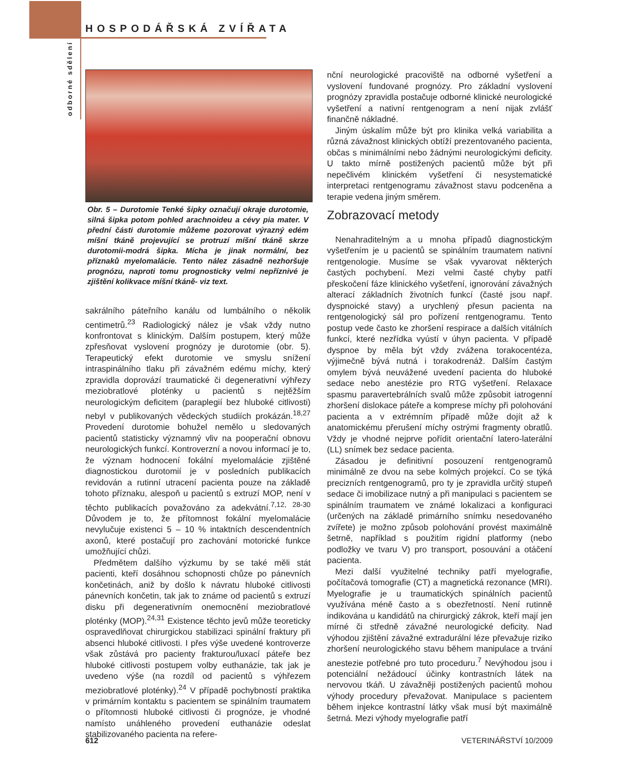HOSPODÁŘSKÁ ZVÍŘATA
odborné sdělení
Obr. 5 – Durotomie Tenké šipky označují okraje durotomie, silná šipka potom pohled arachnoideu a cévy pia mater. V přední části durotomie můžeme pozorovat výrazný edém míšní tkáně projevující se protruzí míšní tkáně skrze durotomii-modrá šipka. Mícha je jinak normální, bez příznaků myelomalácie. Tento nález zásadně nezhoršuje prognózu, naproti tomu prognosticky velmi nepříznivé je zjištění kolikvace míšní tkáně- viz text.
sakrálního páteřního kanálu od lumbálního o několik centimetrů.<sup>23</sup> Radiologický nález je však vždy nutno konfrontovat s klinickým. Dalším postupem, který může zpřesňovat vyslovení prognózy je durotomie (obr. 5). Terapeutický efekt durotomie ve smyslu snížení intraspinálního tlaku při závažném edému míchy, který zpravidla doprovází traumatické či degenerativní výhřezy meziobratlové ploténky u pacientů s nejtěžším neurologickým deficitem (paraplegií bez hluboké citlivosti) nebyl v publikovaných vědeckých studiích prokázán.<sup>18,27</sup> Provedení durotomie bohužel nemělo u sledovaných pacientů statisticky významný vliv na pooperační obnovu neurologických funkcí. Kontroverzní a novou informací je to, že význam hodnocení fokální myelomalácie zjištěné diagnostickou durotomií je v posledních publikacích revidován a rutinní utracení pacienta pouze na základě tohoto příznaku, alespoň u pacientů s extruzí MOP, není v těchto publikacích považováno za adekvátní.<sup>7,12, 28-30</sup> Důvodem je to, že přítomnost fokální myelomalácie nevylučuje existenci 5 – 10 % intaktních descendentních axonů, které postačují pro zachování motorické funkce umožňující chůzi.
Předmětem dalšího výzkumu by se také měli stát pacienti, kteří dosáhnou schopnosti chůze po pánevních končetinách, aniž by došlo k návratu hluboké citlivosti pánevních končetin, tak jak to známe od pacientů s extruzí disku při degenerativním onemocnění meziobratlové ploténky (MOP).<sup>24,31</sup> Existence těchto jevů může teoreticky ospravedlňovat chirurgickou stabilizaci spinální fraktury při absenci hluboké citlivosti. I přes výše uvedené kontroverze však zůstává pro pacienty frakturou/luxací páteře bez hluboké citlivosti postupem volby euthanázie, tak jak je uvedeno výše (na rozdíl od pacientů s výhřezem meziobratlové ploténky).<sup>24</sup> V případě pochybností praktika v primárním kontaktu s pacientem se spinálním traumatem o přítomnosti hluboké citlivosti či prognóze, je vhodné namísto unáhleného provedení euthanázie odeslat stabilizovaného pacienta na refere-
nční neurologické pracoviště na odborné vyšetření a vyslovení fundované prognózy. Pro základní vyslovení prognózy zpravidla postačuje odborné klinické neurologické vyšetření a nativní rentgenogram a není nijak zvlášť finančně nákladné.
Jiným úskalím může být pro klinika velká variabilita a různá závažnost klinických obtíží prezentovaného pacienta, občas s minimálními nebo žádnými neurologickými deficity. U takto mírně postižených pacientů může být při nepečlivém klinickém vyšetření či nesystematické interpretaci rentgenogramu závažnost stavu podceněna a terapie vedena jiným směrem.
Zobrazovací metody
Nenahraditelným a u mnoha případů diagnostickým vyšetřením je u pacientů se spinálním traumatem nativní rentgenologie. Musíme se však vyvarovat některých častých pochybení. Mezi velmi časté chyby patří přeskočení fáze klinického vyšetření, ignorování závažných alterací základních životních funkcí (časté jsou např. dyspnoické stavy) a urychlený přesun pacienta na rentgenologický sál pro pořízení rentgenogramu. Tento postup vede často ke zhoršení respirace a dalších vitálních funkcí, které nezřídka vyústí v úhyn pacienta. V případě dyspnoe by měla být vždy zvážena torakocentéza, výjimečně bývá nutná i torakodrenáž. Dalším častým omylem bývá neuvážené uvedení pacienta do hluboké sedace nebo anestézie pro RTG vyšetření. Relaxace spasmu paravertebrálních svalů může způsobit iatrogenní zhoršení dislokace páteře a komprese míchy při polohování pacienta a v extrémním případě může dojít až k anatomickému přerušení míchy ostrými fragmenty obratlů. Vždy je vhodné nejprve pořídit orientační latero-laterální (LL) snímek bez sedace pacienta.
Zásadou je definitivní posouzení rentgenogramů minimálně ze dvou na sebe kolmých projekcí. Co se týká precizních rentgenogramů, pro ty je zpravidla určitý stupeň sedace či imobilizace nutný a při manipulaci s pacientem se spinálním traumatem ve známé lokalizaci a konfiguraci (určených na základě primárního snímku nesedovaného zvířete) je možno způsob polohování provést maximálně šetrně, například s použitím rigidní platformy (nebo podložky ve tvaru V) pro transport, posouvání a otáčení pacienta.
Mezi další využitelné techniky patří myelografie, počítačová tomografie (CT) a magnetická rezonance (MRI). Myelografie je u traumatických spinálních pacientů využívána méně často a s obezřetností. Není rutinně indikována u kandidátů na chirurgický zákrok, kteří mají jen mírné či středně závažné neurologické deficity. Nad výhodou zjištění závažné extradurální léze převažuje riziko zhoršení neurologického stavu během manipulace a trvání anestezie potřebné pro tuto proceduru.<sup>7</sup> Nevýhodou jsou i potenciální nežádoucí účinky kontrastních látek na nervovou tkáň. U závažněji postižených pacientů mohou výhody procedury převažovat. Manipulace s pacientem během injekce kontrastní látky však musí být maximálně šetrná. Mezi výhody myelografie patří
612 VETERINÁŘSTVÍ 10/2009